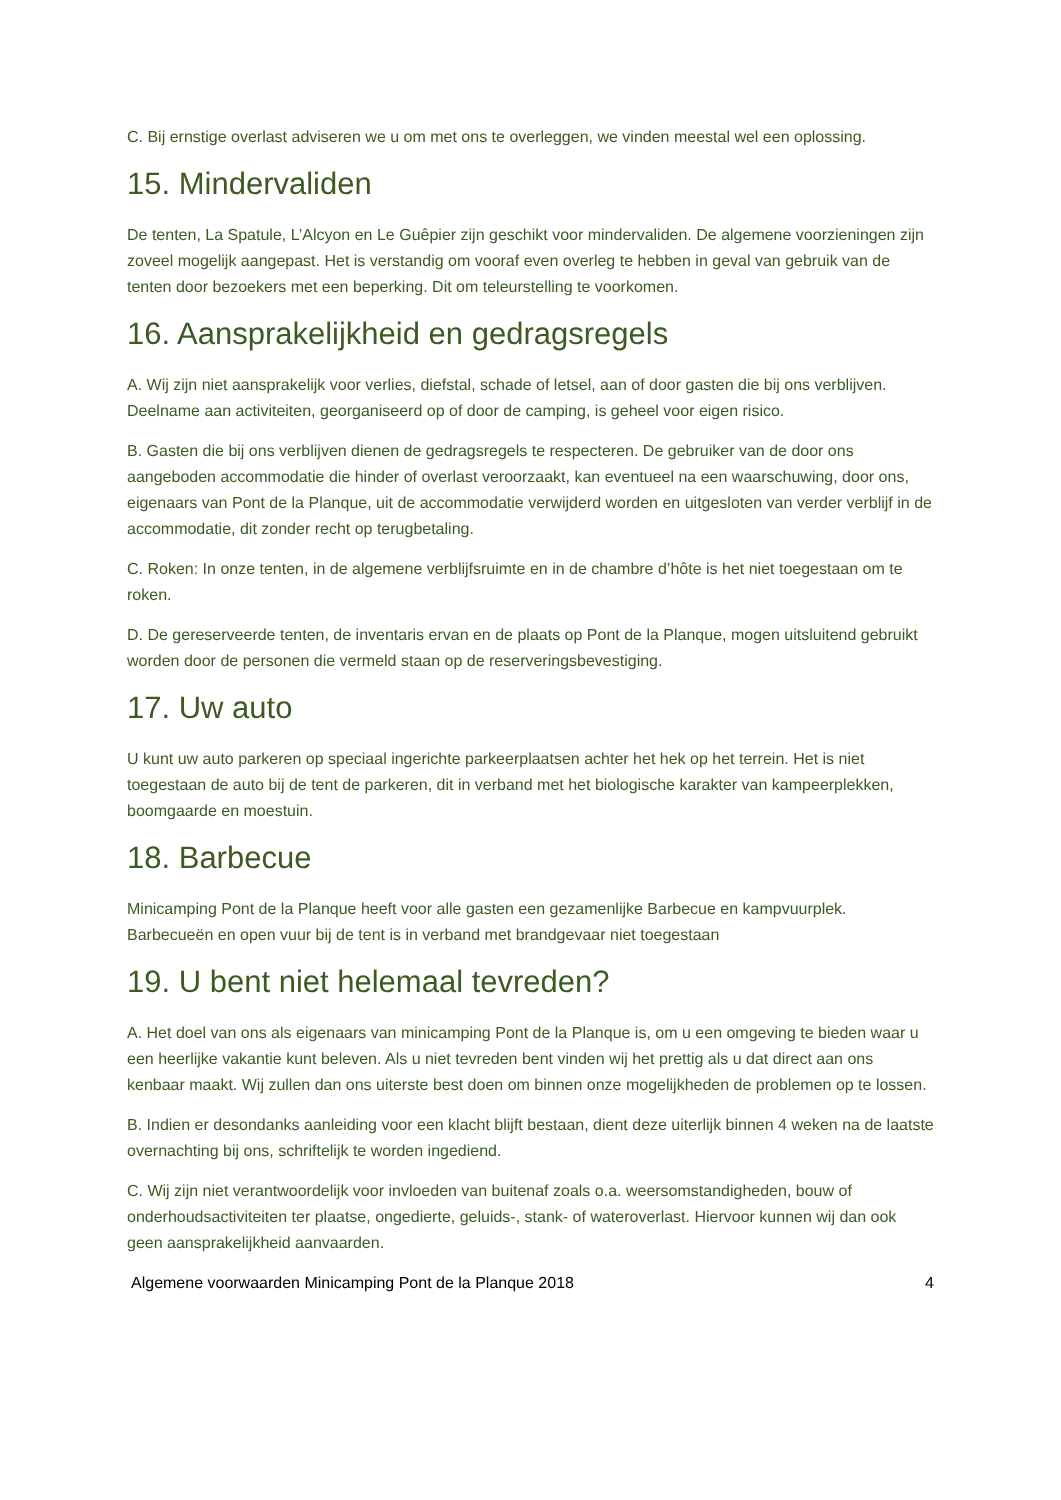C. Bij ernstige overlast adviseren we u om met ons te overleggen, we vinden meestal wel een oplossing.
15. Mindervaliden
De tenten, La Spatule, L’Alcyon en Le Guêpier zijn geschikt voor mindervaliden. De algemene voorzieningen zijn zoveel mogelijk aangepast. Het is verstandig om vooraf even overleg te hebben in geval van gebruik van de tenten door bezoekers met een beperking. Dit om teleurstelling te voorkomen.
16. Aansprakelijkheid en gedragsregels
A. Wij zijn niet aansprakelijk voor verlies, diefstal, schade of letsel, aan of door gasten die bij ons verblijven. Deelname aan activiteiten, georganiseerd op of door de camping, is geheel voor eigen risico.
B. Gasten die bij ons verblijven dienen de gedragsregels te respecteren. De gebruiker van de door ons aangeboden accommodatie die hinder of overlast veroorzaakt, kan eventueel na een waarschuwing, door ons, eigenaars van Pont de la Planque, uit de accommodatie verwijderd worden en uitgesloten van verder verblijf in de accommodatie, dit zonder recht op terugbetaling.
C. Roken: In onze tenten, in de algemene verblijfsruimte en in de chambre d’hôte is het niet toegestaan om te roken.
D. De gereserveerde tenten, de inventaris ervan en de plaats op Pont de la Planque, mogen uitsluitend gebruikt worden door de personen die vermeld staan op de reserveringsbevestiging.
17. Uw auto
U kunt uw auto parkeren op speciaal ingerichte parkeerplaatsen achter het hek op het terrein. Het is niet toegestaan de auto bij de tent de parkeren, dit in verband met het biologische karakter van kampeerplekken, boomgaarde en moestuin.
18. Barbecue
Minicamping Pont de la Planque heeft voor alle gasten een gezamenlijke Barbecue en kampvuurplek. Barbecueën en open vuur bij de tent is in verband met brandgevaar niet toegestaan
19. U bent niet helemaal tevreden?
A. Het doel van ons als eigenaars van minicamping Pont de la Planque is, om u een omgeving te bieden waar u een heerlijke vakantie kunt beleven. Als u niet tevreden bent vinden wij het prettig als u dat direct aan ons kenbaar maakt. Wij zullen dan ons uiterste best doen om binnen onze mogelijkheden de problemen op te lossen.
B. Indien er desondanks aanleiding voor een klacht blijft bestaan, dient deze uiterlijk binnen 4 weken na de laatste overnachting bij ons, schriftelijk te worden ingediend.
C. Wij zijn niet verantwoordelijk voor invloeden van buitenaf zoals o.a. weersomstandigheden, bouw of onderhoudsactiviteiten ter plaatse, ongedierte, geluids-, stank- of wateroverlast. Hiervoor kunnen wij dan ook geen aansprakelijkheid aanvaarden.
Algemene voorwaarden Minicamping Pont de la Planque 2018 4